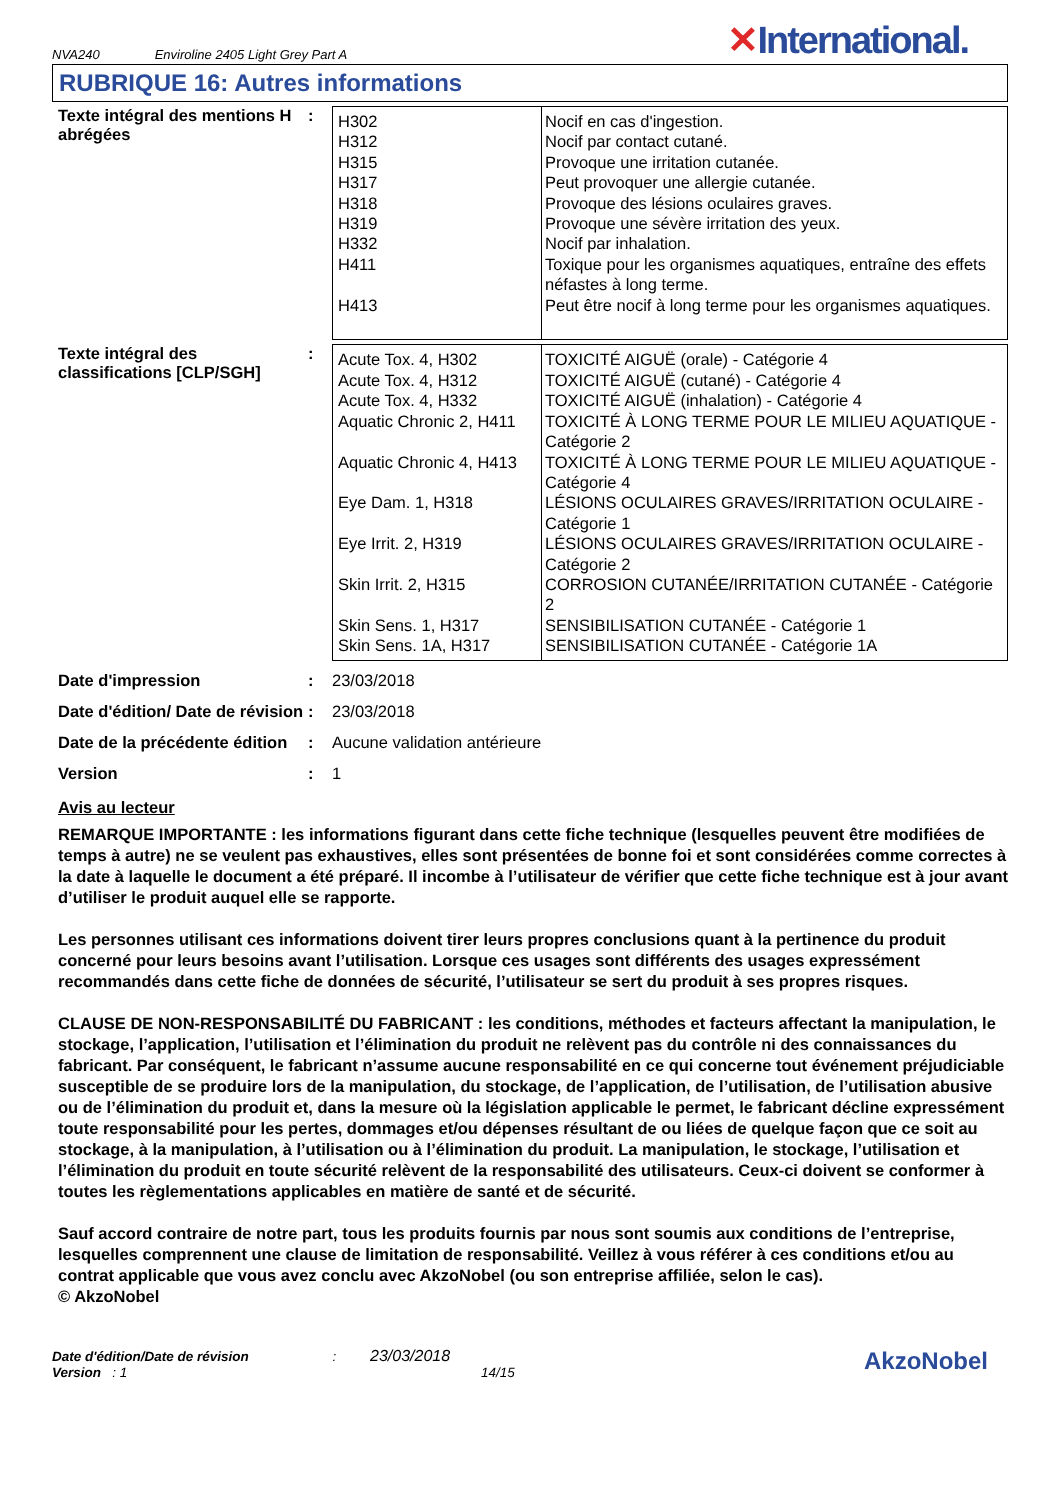NVA240 Enviroline 2405 Light Grey Part A
✕International.
RUBRIQUE 16: Autres informations
Texte intégral des mentions H abrégées
:
| H302 H312 H315 H317 H318 H319 H332 H411 H413 | Nocif en cas d'ingestion. Nocif par contact cutané. Provoque une irritation cutanée. Peut provoquer une allergie cutanée. Provoque des lésions oculaires graves. Provoque une sévère irritation des yeux. Nocif par inhalation. Toxique pour les organismes aquatiques, entraîne des effets néfastes à long terme. Peut être nocif à long terme pour les organismes aquatiques. |
Texte intégral des classifications [CLP/SGH]
:
| Acute Tox. 4, H302 Acute Tox. 4, H312 Acute Tox. 4, H332 Aquatic Chronic 2, H411 Aquatic Chronic 4, H413 Eye Dam. 1, H318 Eye Irrit. 2, H319 Skin Irrit. 2, H315 Skin Sens. 1, H317 Skin Sens. 1A, H317 | TOXICITÉ AIGUË (orale) - Catégorie 4 TOXICITÉ AIGUË (cutané) - Catégorie 4 TOXICITÉ AIGUË (inhalation) - Catégorie 4 TOXICITÉ À LONG TERME POUR LE MILIEU AQUATIQUE - Catégorie 2 TOXICITÉ À LONG TERME POUR LE MILIEU AQUATIQUE - Catégorie 4 LÉSIONS OCULAIRES GRAVES/IRRITATION OCULAIRE - Catégorie 1 LÉSIONS OCULAIRES GRAVES/IRRITATION OCULAIRE - Catégorie 2 CORROSION CUTANÉE/IRRITATION CUTANÉE - Catégorie 2 SENSIBILISATION CUTANÉE - Catégorie 1 SENSIBILISATION CUTANÉE - Catégorie 1A |
Date d'impression : 23/03/2018
Date d'édition/ Date de révision
: 23/03/2018
Date de la précédente édition
: Aucune validation antérieure
Version : 1
Avis au lecteur
REMARQUE IMPORTANTE : les informations figurant dans cette fiche technique (lesquelles peuvent être modifiées de temps à autre) ne se veulent pas exhaustives, elles sont présentées de bonne foi et sont considérées comme correctes à la date à laquelle le document a été préparé. Il incombe à l’utilisateur de vérifier que cette fiche technique est à jour avant d’utiliser le produit auquel elle se rapporte.
Les personnes utilisant ces informations doivent tirer leurs propres conclusions quant à la pertinence du produit concerné pour leurs besoins avant l’utilisation. Lorsque ces usages sont différents des usages expressément recommandés dans cette fiche de données de sécurité, l’utilisateur se sert du produit à ses propres risques.
CLAUSE DE NON-RESPONSABILITÉ DU FABRICANT : les conditions, méthodes et facteurs affectant la manipulation, le stockage, l’application, l’utilisation et l’élimination du produit ne relèvent pas du contrôle ni des connaissances du fabricant. Par conséquent, le fabricant n’assume aucune responsabilité en ce qui concerne tout événement préjudiciable susceptible de se produire lors de la manipulation, du stockage, de l’application, de l’utilisation, de l’utilisation abusive ou de l’élimination du produit et, dans la mesure où la législation applicable le permet, le fabricant décline expressément toute responsabilité pour les pertes, dommages et/ou dépenses résultant de ou liées de quelque façon que ce soit au stockage, à la manipulation, à l’utilisation ou à l’élimination du produit. La manipulation, le stockage, l’utilisation et l’élimination du produit en toute sécurité relèvent de la responsabilité des utilisateurs. Ceux-ci doivent se conformer à toutes les règlementations applicables en matière de santé et de sécurité.
Sauf accord contraire de notre part, tous les produits fournis par nous sont soumis aux conditions de l’entreprise, lesquelles comprennent une clause de limitation de responsabilité. Veillez à vous référer à ces conditions et/ou au contrat applicable que vous avez conclu avec AkzoNobel (ou son entreprise affiliée, selon le cas).
© AkzoNobel
Date d'édition/Date de révision : 23/03/2018
Version : 1 14/15
AkzoNobel